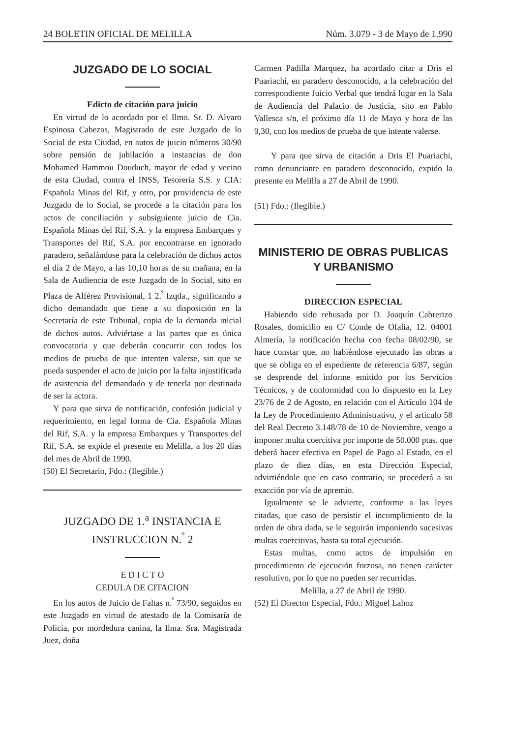24 BOLETIN OFICIAL DE MELILLA Núm. 3.079 - 3 de Mayo de 1.990
JUZGADO DE LO SOCIAL
Edicto de citación para juicio
En virtud de lo acordado por el Ilmo. Sr. D. Alvaro Espinosa Cabezas, Magistrado de este Juzgado de lo Social de esta Ciudad, en autos de juicio números 30/90 sobre pensión de jubilación a instancias de don Mohamed Hammou Douduch, mayor de edad y vecino de esta Ciudad, contra el INSS, Tesorería S.S. y CIA: Española Minas del Rif, y otro, por providencia de este Juzgado de lo Social, se procede a la citación para los actos de conciliación y subsiguiente juicio de Cia. Española Minas del Rif, S.A. y la empresa Embarques y Transportes del Rif, S.A. por encontrarse en ignorado paradero, señalándose para la celebración de dichos actos el día 2 de Mayo, a las 10,10 horas de su mañana, en la Sala de Audiencia de este Juzgado de lo Social, sito en Plaza de Alférez Provisional, 1 2.<sup>º</sup> Izqda., significando a dicho demandado que tiene a su disposición en la Secretaría de este Tribunal, copia de la demanda inicial de dichos autos. Adviértase a las partes que es única convocatoria y que deberán concurrir con todos los medios de prueba de que intenten valerse, sin que se pueda suspender el acto de juicio por la falta injustificada de asistencia del demandado y de tenerla por destinada de ser la actora.
Y para que sirva de notificación, confesión judicial y requerimiento, en legal forma de Cia. Española Minas del Rif, S.A. y la empresa Embarques y Transportes del Rif, S.A. se expide el presente en Melilla, a los 20 días del mes de Abril de 1990.
(50) El Secretario, Fdo.: (Ilegible.)
JUZGADO DE 1.<sup>a</sup> INSTANCIA E INSTRUCCION N.<sup>º</sup> 2
E D I C T O
CEDULA DE CITACION
En los autos de Juicio de Faltas n.<sup>º</sup> 73/90, seguidos en este Juzgado en virtud de atestado de la Comisaría de Policía, por mordedura canina, la Ilma. Sra. Magistrada Juez, doña
Carmen Padilla Marquez, ha acordado citar a Dris el Puariachi, en paradero desconocido, a la celebración del correspondiente Juicio Verbal que tendrá lugar en la Sala de Audiencia del Palacio de Justicia, sito en Pablo Vallesca s/n, el próximo día 11 de Mayo y hora de las 9,30, con los medios de prueba de que intente valerse.
Y para que sirva de citación a Dris El Puariachi, como denunciante en paradero desconocido, expido la presente en Melilla a 27 de Abril de 1990.
(51) Fdo.: (Ilegible.)
MINISTERIO DE OBRAS PUBLICAS Y URBANISMO
DIRECCION ESPECIAL
Habiendo sido rehusada por D. Joaquín Cabrerizo Rosales, domicilio en C/ Conde de Ofalia, 12. 04001 Almería, la notificación hecha con fecha 08/02/90, se hace constar que, no habiéndose ejecutado las obras a que se obliga en el espediente de referencia 6/87, según se desprende del informe emitido por los Servicios Técnicos, y de conformidad con lo dispuesto en la Ley 23/76 de 2 de Agosto, en relación con el Artículo 104 de la Ley de Procedimiento Administrativo, y el artículo 58 del Real Decreto 3.148/78 de 10 de Noviembre, vengo a imponer multa coercitiva por importe de 50.000 ptas. que deberá hacer efectiva en Papel de Pago al Estado, en el plazo de diez días, en esta Dirección Especial, advirtiéndole que en caso contrario, se procederá a su exacción por vía de apremio.
Igualmente se le advierte, conforme a las leyes citadas, que caso de persistir el incumplimiento de la orden de obra dada, se le seguirán imponiendo sucesivas multas coercitivas, hasta su total ejecución.
Estas multas, como actos de impulsión en procedimiento de ejecución forzosa, no tienen carácter resolutivo, por lo que no pueden ser recurridas.
Melilla, a 27 de Abril de 1990.
(52) El Director Especial, Fdo.: Miguel Lahoz